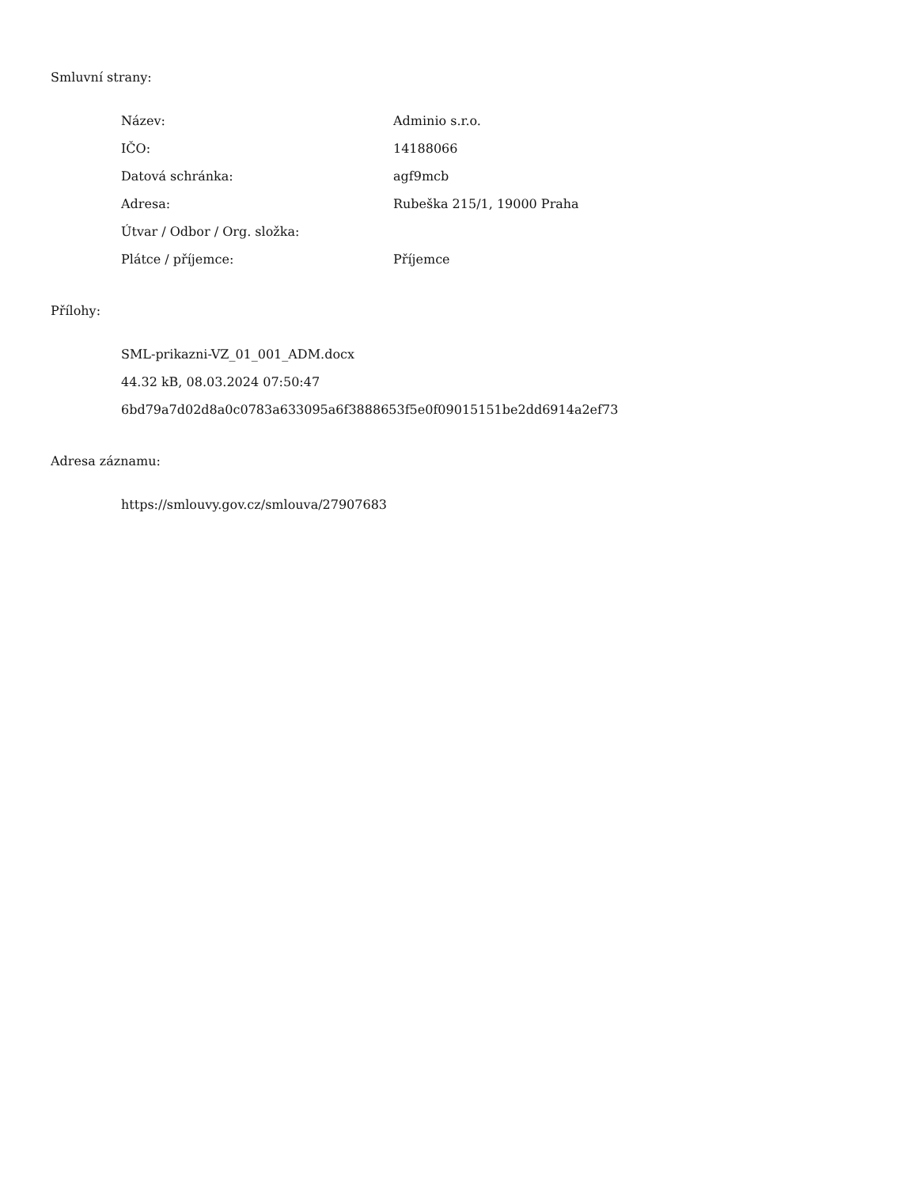Smluvní strany:
| Název: | Adminio s.r.o. |
| IČO: | 14188066 |
| Datová schránka: | agf9mcb |
| Adresa: | Rubeška 215/1, 19000 Praha |
| Útvar / Odbor / Org. složka: | |
| Plátce / příjemce: | Příjemce |
Přílohy:
SML-prikazni-VZ_01_001_ADM.docx
44.32 kB, 08.03.2024 07:50:47
6bd79a7d02d8a0c0783a633095a6f3888653f5e0f09015151be2dd6914a2ef73
Adresa záznamu:
https://smlouvy.gov.cz/smlouva/27907683